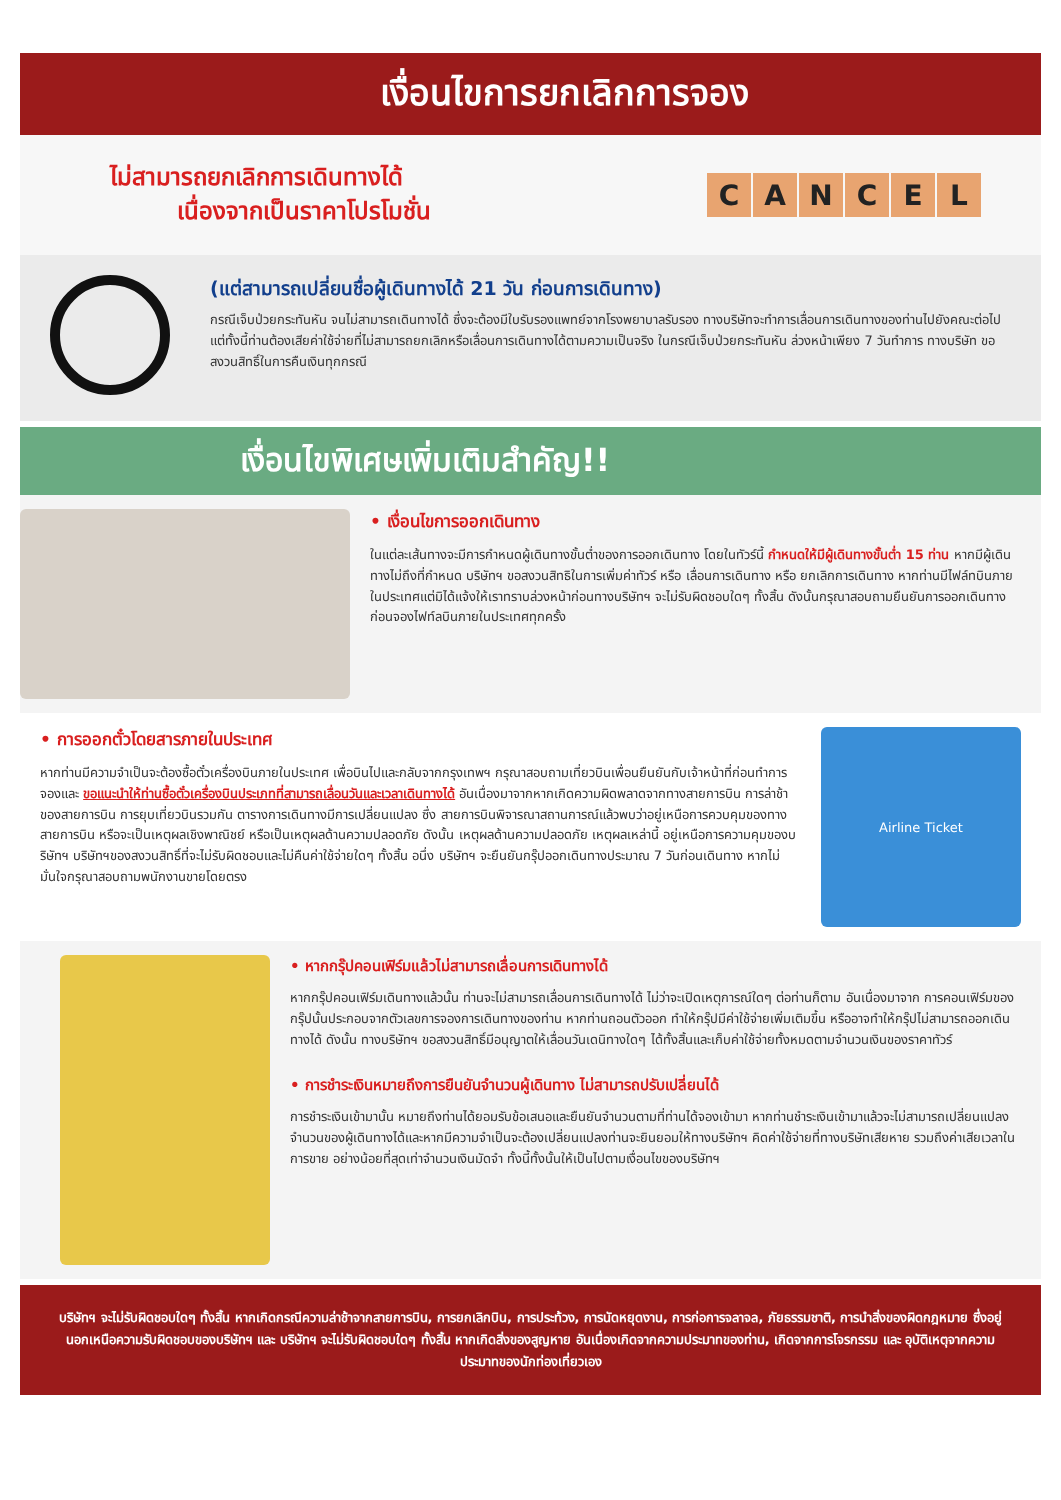เงื่อนไขการยกเลิกการจอง
ไม่สามารถยกเลิกการเดินทางได้
เนื่องจากเป็นราคาโปรโมชั่น
C A N C E L
(แต่สามารถเปลี่ยนชื่อผู้เดินทางได้ 21 วัน ก่อนการเดินทาง)
กรณีเจ็บป่วยกระทันหัน จนไม่สามารถเดินทางได้ ซึ่งจะต้องมีใบรับรองแพทย์จากโรงพยาบาลรับรอง ทางบริษัทจะทำการเลื่อนการเดินทางของท่านไปยังคณะต่อไป แต่ทั้งนี้ท่านต้องเสียค่าใช้จ่ายที่ไม่สามารถยกเลิกหรือเลื่อนการเดินทางได้ตามความเป็นจริง ในกรณีเจ็บป่วยกระทันหัน ล่วงหน้าเพียง 7 วันทำการ ทางบริษัท ขอสงวนสิทธิ์ในการคืนเงินทุกกรณี
เงื่อนไขพิเศษเพิ่มเติมสำคัญ!!
• เงื่อนไขการออกเดินทาง
ในแต่ละเส้นทางจะมีการกำหนดผู้เดินทางขั้นต่ำของการออกเดินทาง โดยในทัวร์นี้ กำหนดให้มีผู้เดินทางขั้นต่ำ 15 ท่าน หากมีผู้เดินทางไม่ถึงที่กำหนด บริษัทฯ ขอสงวนสิทธิในการเพิ่มค่าทัวร์ หรือ เลื่อนการเดินทาง หรือ ยกเลิกการเดินทาง หากท่านมีไฟล์ทบินภายในประเทศแต่มิได้แจ้งให้เราทราบล่วงหน้าก่อนทางบริษัทฯ จะไม่รับผิดชอบใดๆ ทั้งสิ้น ดังนั้นกรุณาสอบถามยืนยันการออกเดินทางก่อนจองไฟท์ลบินภายในประเทศทุกครั้ง
• การออกตั๋วโดยสารภายในประเทศ
หากท่านมีความจำเป็นจะต้องซื้อตั๋วเครื่องบินภายในประเทศ เพื่อบินไปและกลับจากกรุงเทพฯ กรุณาสอบถามเที่ยวบินเพื่อนยืนยันกับเจ้าหน้าที่ก่อนทำการจองและ ขอแนะนำให้ท่านซื้อตั๋วเครื่องบินประเภทที่สามารถเลื่อนวันและเวลาเดินทางได้ อันเนื่องมาจากหากเกิดความผิดพลาดจากทางสายการบิน การล่าช้าของสายการบิน การยุบเที่ยวบินรวมกัน ตารางการเดินทางมีการเปลี่ยนแปลง ซึ่ง สายการบินพิจารณาสถานการณ์แล้วพบว่าอยู่เหนือการควบคุมของทางสายการบิน หรือจะเป็นเหตุผลเชิงพาณิชย์ หรือเป็นเหตุผลด้านความปลอดภัย ดังนั้น เหตุผลด้านความปลอดภัย เหตุผลเหล่านี้ อยู่เหนือการความคุมของบริษัทฯ บริษัทฯของสงวนสิทธิ์ที่จะไม่รับผิดชอบและไม่คืนค่าใช้จ่ายใดๆ ทั้งสิ้น อนึ่ง บริษัทฯ จะยืนยันกรุ๊ปออกเดินทางประมาณ 7 วันก่อนเดินทาง หากไม่มั่นใจกรุณาสอบถามพนักงานขายโดยตรง
Airline Ticket
• หากกรุ๊ปคอนเฟิร์มแล้วไม่สามารถเลื่อนการเดินทางได้
หากกรุ๊ปคอนเฟิร์มเดินทางแล้วนั้น ท่านจะไม่สามารถเลื่อนการเดินทางได้ ไม่ว่าจะเปิดเหตุการณ์ใดๆ ต่อท่านก็ตาม อันเนื่องมาจาก การคอนเฟิร์มของกรุ๊ปนั้นประกอบจากตัวเลขการจองการเดินทางของท่าน หากท่านถอนตัวออก ทำให้กรุ๊ปมีค่าใช้จ่ายเพิ่มเติมขึ้น หรืออาจทำให้กรุ๊ปไม่สามารถออกเดินทางได้ ดังนั้น ทางบริษัทฯ ขอสงวนสิทธิ์มีอนุญาตให้เลื่อนวันเดนิทางใดๆ ได้ทั้งสิ้นและเก็บค่าใช้จ่ายทั้งหมดตามจำนวนเงินของราคาทัวร์
• การชำระเงินหมายถึงการยืนยันจำนวนผู้เดินทาง ไม่สามารถปรับเปลี่ยนได้
การชำระเงินเข้ามานั้น หมายถึงท่านได้ยอมรับข้อเสนอและยืนยันจำนวนตามที่ท่านได้จองเข้ามา หากท่านชำระเงินเข้ามาแล้วจะไม่สามารถเปลี่ยนแปลงจำนวนของผู้เดินทางได้และหากมีความจำเป็นจะต้องเปลี่ยนแปลงท่านจะยินยอมให้ทางบริษัทฯ คิดค่าใช้จ่ายที่ทางบริษัทเสียหาย รวมถึงค่าเสียเวลาในการขาย อย่างน้อยที่สุดเท่าจำนวนเงินมัดจำ ทั้งนี้ทั้งนั้นให้เป็นไปตามเงื่อนไขของบริษัทฯ
บริษัทฯ จะไม่รับผิดชอบใดๆ ทั้งสิ้น หากเกิดกรณีความล่าช้าจากสายการบิน, การยกเลิกบิน, การประท้วง, การนัดหยุดงาน, การก่อการจลาจล, ภัยธรรมชาติ, การนำสิ่งของผิดกฎหมาย ซึ่งอยู่นอกเหนือความรับผิดชอบของบริษัทฯ และ บริษัทฯ จะไม่รับผิดชอบใดๆ ทั้งสิ้น หากเกิดสิ่งของสูญหาย อันเนื่องเกิดจากความประมาทของท่าน, เกิดจากการโจรกรรม และ อุบัติเหตุจากความประมาทของนักท่องเที่ยวเอง